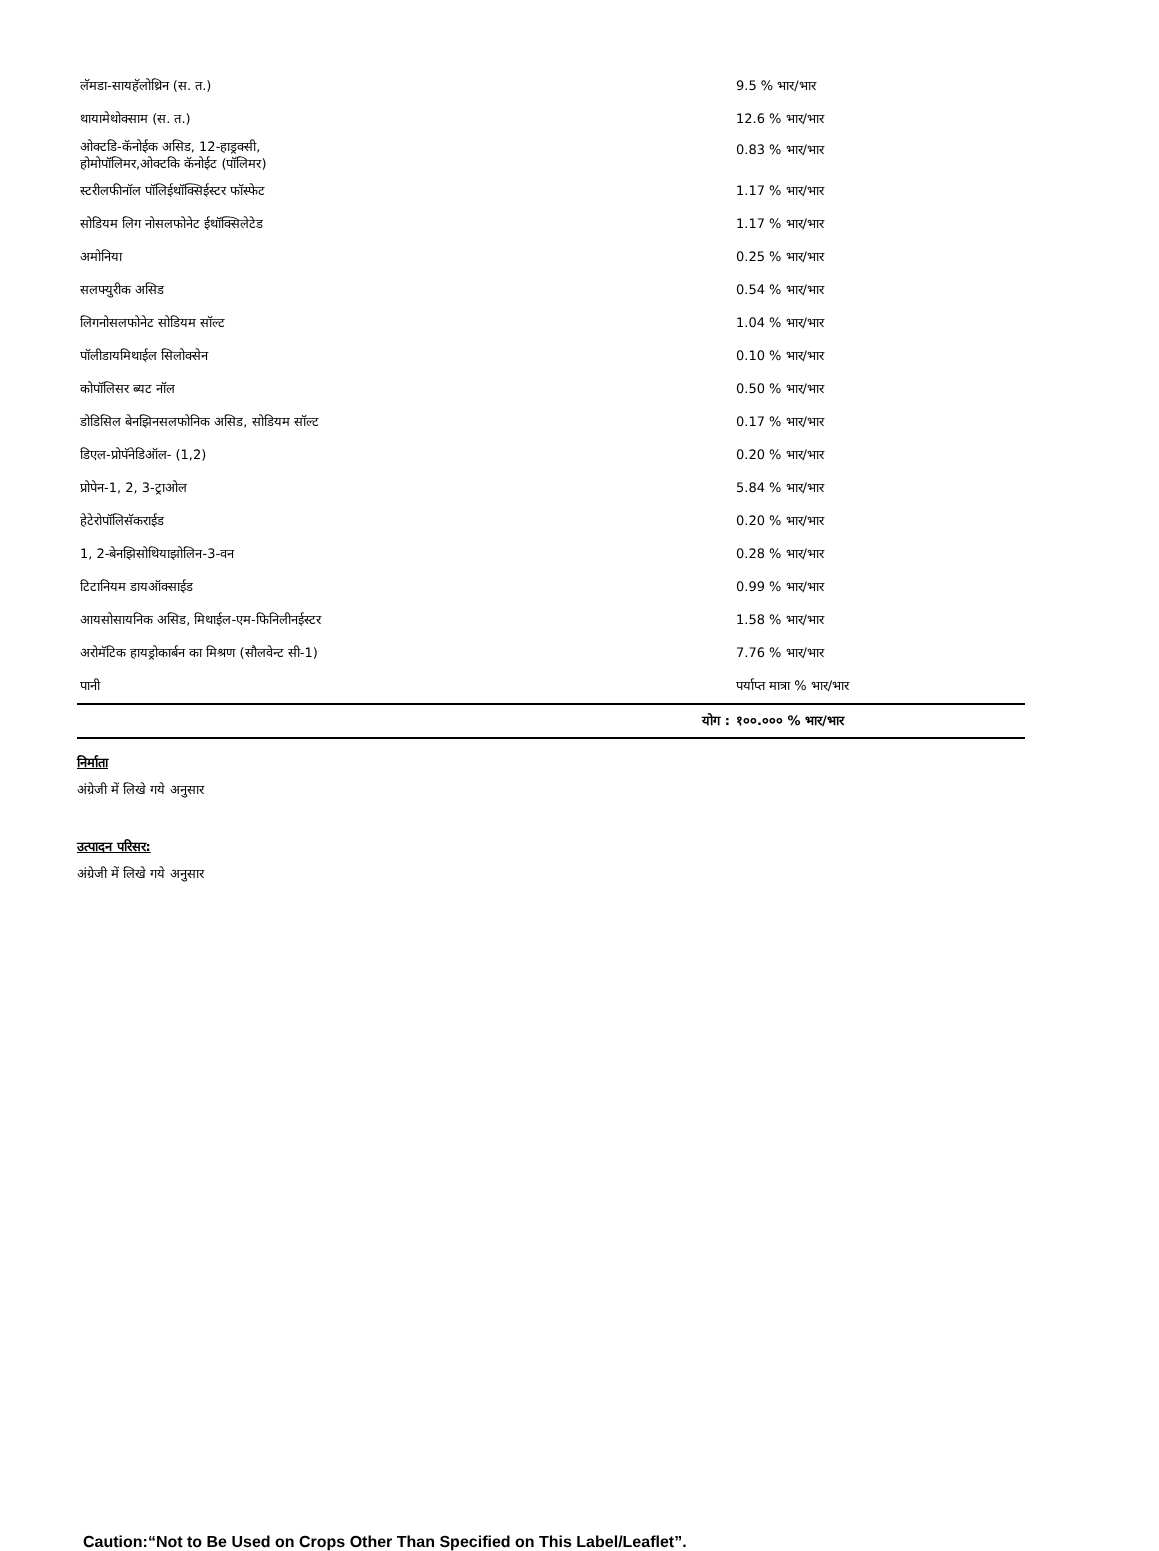| लॅमडा-सायहॅलोथ्रिन (स. त.) | 9.5 % भार/भार |
| थायामेथोक्साम (स. त.) | 12.6 % भार/भार |
| ओक्टडि-कॅनोईक असिड, 12-हाड्रक्सी, होमोपॉलिमर,ओक्टकि कॅनोईट (पॉलिमर) | 0.83 % भार/भार |
| स्टरीलफीनॉल पॉलिईथॉक्सिईस्टर फॉस्फेट | 1.17 % भार/भार |
| सोडियम लिग नोसलफोनेट ईथॉक्सिलेटेड | 1.17 % भार/भार |
| अमोनिया | 0.25 % भार/भार |
| सलफ्युरीक असिड | 0.54 % भार/भार |
| लिगनोसलफोनेट सोडियम सॉल्ट | 1.04 % भार/भार |
| पॉलीडायमिथाईल सिलोक्सेन | 0.10 % भार/भार |
| कोपॉलिसर ब्यट नॉल | 0.50 % भार/भार |
| डोडिसिल बेनझिनसलफोनिक असिड, सोडियम सॉल्ट | 0.17 % भार/भार |
| डिएल-प्रोपॅनेडिऑल- (1,2) | 0.20 % भार/भार |
| प्रोपेन-1, 2, 3-ट्राओल | 5.84 % भार/भार |
| हेटेरोपॉलिसॅकराईड | 0.20 % भार/भार |
| 1, 2-बेनझिसोथियाझोलिन-3-वन | 0.28 % भार/भार |
| टिटानियम डायऑक्साईड | 0.99 % भार/भार |
| आयसोसायनिक असिड, मिथाईल-एम-फिनिलीनईस्टर | 1.58 % भार/भार |
| अरोमॅटिक हायड्रोकार्बन का मिश्रण (सौलवेन्ट सी-1) | 7.76 % भार/भार |
| पानी | पर्याप्त मात्रा % भार/भार |
| योग : | १००.००० % भार/भार |
निर्माता
अंग्रेजी में लिखे गये अनुसार
उत्पादन परिसर:
अंग्रेजी में लिखे गये अनुसार
Caution:“Not to Be Used on Crops Other Than Specified on This Label/Leaflet”.